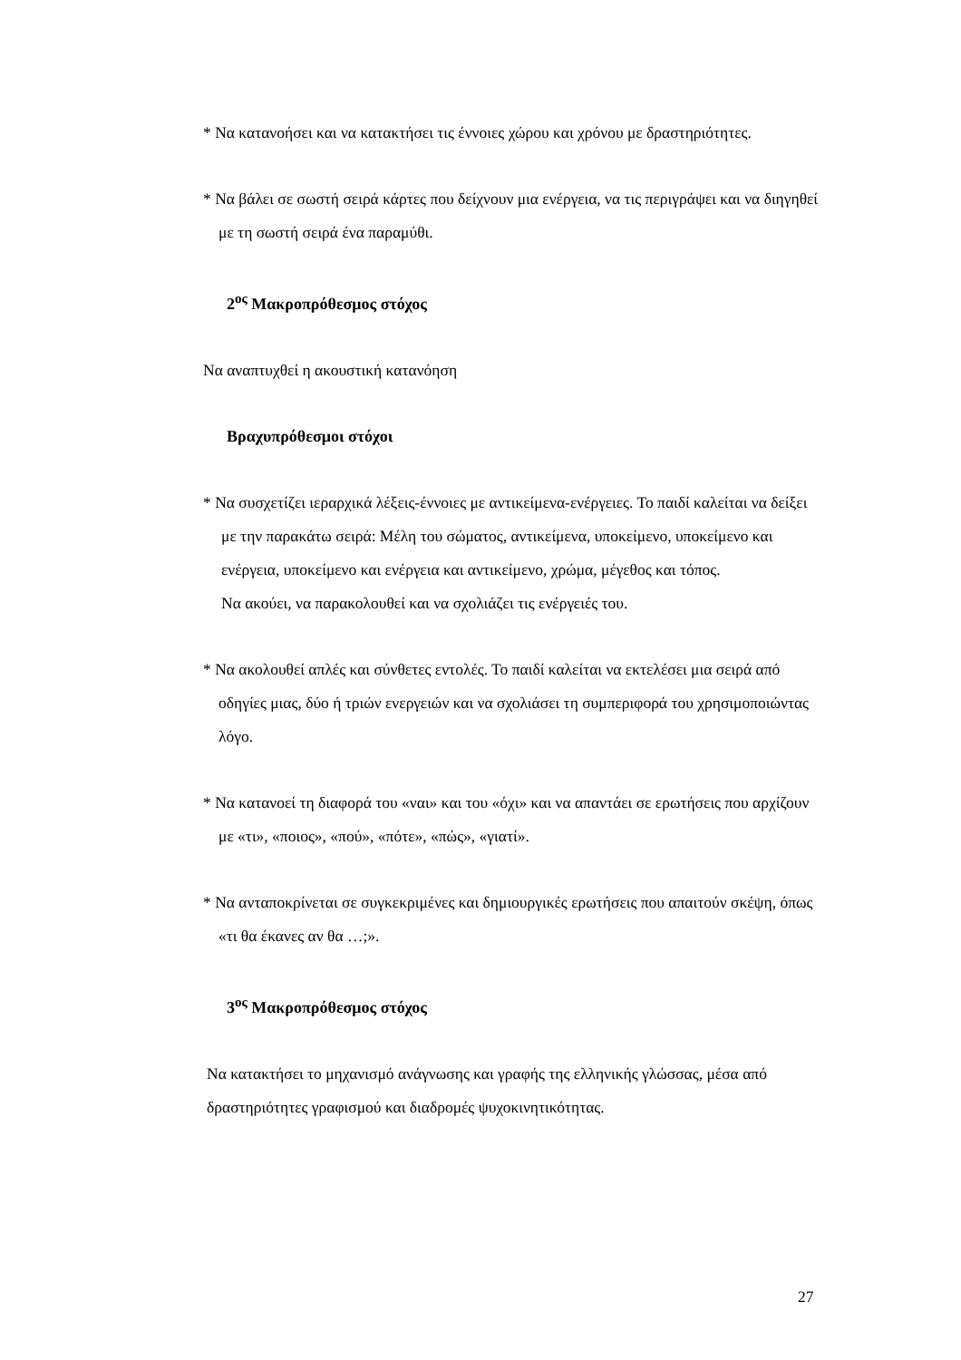* Να κατανοήσει και να κατακτήσει τις έννοιες χώρου και χρόνου με δραστηριότητες.
* Να βάλει σε σωστή σειρά κάρτες που δείχνουν μια ενέργεια, να τις περιγράψει και να διηγηθεί με τη σωστή σειρά ένα παραμύθι.
2<sup>ος</sup> Μακροπρόθεσμος στόχος
Να αναπτυχθεί η ακουστική κατανόηση
Βραχυπρόθεσμοι στόχοι
* Να συσχετίζει ιεραρχικά λέξεις-έννοιες με αντικείμενα-ενέργειες. Το παιδί καλείται να δείξει με την παρακάτω σειρά: Μέλη του σώματος, αντικείμενα, υποκείμενο, υποκείμενο και ενέργεια, υποκείμενο και ενέργεια και αντικείμενο, χρώμα, μέγεθος και τόπος.
Να ακούει, να παρακολουθεί και να σχολιάζει τις ενέργειές του.
* Να ακολουθεί απλές και σύνθετες εντολές. Το παιδί καλείται να εκτελέσει μια σειρά από οδηγίες μιας, δύο ή τριών ενεργειών και να σχολιάσει τη συμπεριφορά του χρησιμοποιώντας λόγο.
* Να κατανοεί τη διαφορά του «ναι» και του «όχι» και να απαντάει σε ερωτήσεις που αρχίζουν με «τι», «ποιος», «πού», «πότε», «πώς», «γιατί».
* Να ανταποκρίνεται σε συγκεκριμένες και δημιουργικές ερωτήσεις που απαιτούν σκέψη, όπως «τι θα έκανες αν θα …;».
3<sup>ος</sup> Μακροπρόθεσμος στόχος
Να κατακτήσει το μηχανισμό ανάγνωσης και γραφής της ελληνικής γλώσσας, μέσα από δραστηριότητες γραφισμού και διαδρομές ψυχοκινητικότητας.
27